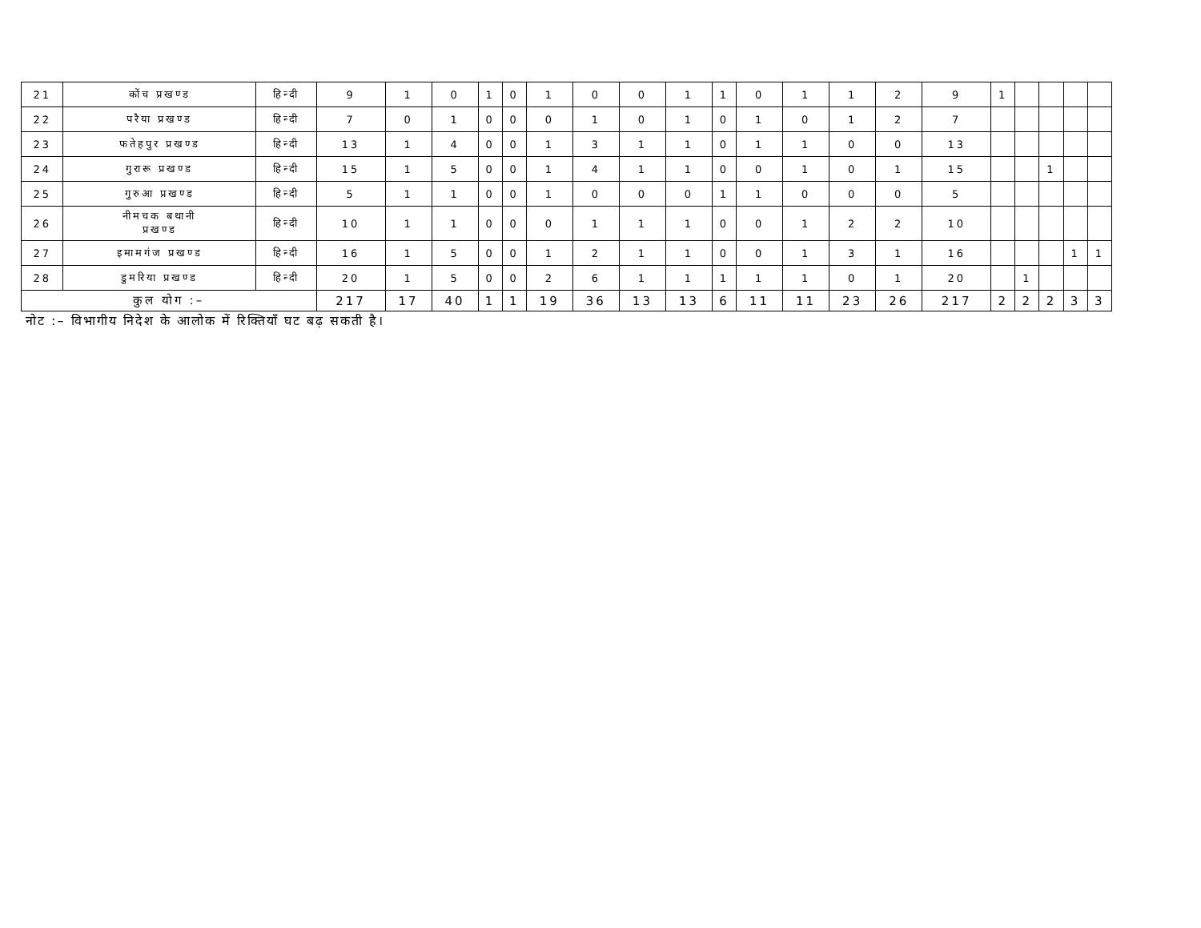| 21 | कोंच प्रखण्ड | हिन्दी | 9 | 1 | 0 | 1 | 0 | 1 | 0 | 0 | 1 | 1 | 0 | 1 | 1 | 2 | 9 | 1 | | | | |
| 22 | परैया प्रखण्ड | हिन्दी | 7 | 0 | 1 | 0 | 0 | 0 | 1 | 0 | 1 | 0 | 1 | 0 | 1 | 2 | 7 | | | | | |
| 23 | फतेहपुर प्रखण्ड | हिन्दी | 13 | 1 | 4 | 0 | 0 | 1 | 3 | 1 | 1 | 0 | 1 | 1 | 0 | 0 | 13 | | | | | |
| 24 | गुरारू प्रखण्ड | हिन्दी | 15 | 1 | 5 | 0 | 0 | 1 | 4 | 1 | 1 | 0 | 0 | 1 | 0 | 1 | 15 | | | 1 | | |
| 25 | गुरुआ प्रखण्ड | हिन्दी | 5 | 1 | 1 | 0 | 0 | 1 | 0 | 0 | 0 | 1 | 1 | 0 | 0 | 0 | 5 | | | | | |
| 26 | नीमचक बथानी प्रखण्ड | हिन्दी | 10 | 1 | 1 | 0 | 0 | 0 | 1 | 1 | 1 | 0 | 0 | 1 | 2 | 2 | 10 | | | | | |
| 27 | इमामगंज प्रखण्ड | हिन्दी | 16 | 1 | 5 | 0 | 0 | 1 | 2 | 1 | 1 | 0 | 0 | 1 | 3 | 1 | 16 | | | | 1 | 1 |
| 28 | डुमरिया प्रखण्ड | हिन्दी | 20 | 1 | 5 | 0 | 0 | 2 | 6 | 1 | 1 | 1 | 1 | 1 | 0 | 1 | 20 | | 1 | | | |
| कुल योग :– | | | 217 | 17 | 40 | 1 | 1 | 19 | 36 | 13 | 13 | 6 | 11 | 11 | 23 | 26 | 217 | 2 | 2 | 2 | 3 | 3 |
नोट :– विभागीय निदेश के आलोक में रिक्तियाँ घट बढ़ सकती है।